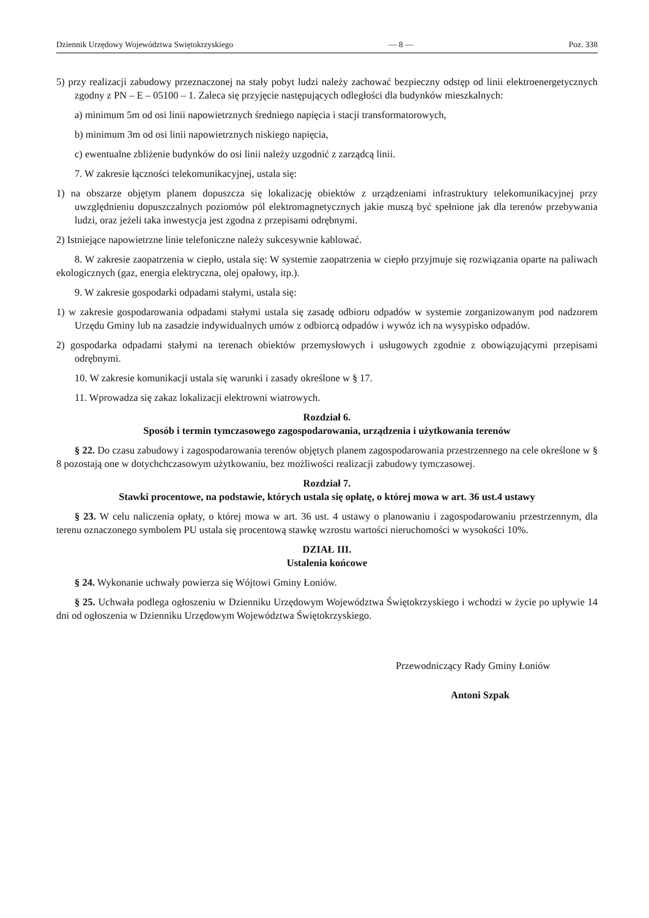Dziennik Urzędowy Województwa Swiętokrzyskiego — 8 — Poz. 338
5) przy realizacji zabudowy przeznaczonej na stały pobyt ludzi należy zachować bezpieczny odstęp od linii elektroenergetycznych zgodny z PN – E – 05100 – 1. Zaleca się przyjęcie następujących odległości dla budynków mieszkalnych:
a) minimum 5m od osi linii napowietrznych średniego napięcia i stacji transformatorowych,
b) minimum 3m od osi linii napowietrznych niskiego napięcia,
c) ewentualne zbliżenie budynków do osi linii należy uzgodnić z zarządcą linii.
7. W zakresie łączności telekomunikacyjnej, ustala się:
1) na obszarze objętym planem dopuszcza się lokalizację obiektów z urządzeniami infrastruktury telekomunikacyjnej przy uwzględnieniu dopuszczalnych poziomów pól elektromagnetycznych jakie muszą być spełnione jak dla terenów przebywania ludzi, oraz jeżeli taka inwestycja jest zgodna z przepisami odrębnymi.
2) Istniejące napowietrzne linie telefoniczne należy sukcesywnie kablować.
8. W zakresie zaopatrzenia w ciepło, ustala się: W systemie zaopatrzenia w ciepło przyjmuje się rozwiązania oparte na paliwach ekologicznych (gaz, energia elektryczna, olej opałowy, itp.).
9. W zakresie gospodarki odpadami stałymi, ustala się:
1) w zakresie gospodarowania odpadami stałymi ustala się zasadę odbioru odpadów w systemie zorganizowanym pod nadzorem Urzędu Gminy lub na zasadzie indywidualnych umów z odbiorcą odpadów i wywóz ich na wysypisko odpadów.
2) gospodarka odpadami stałymi na terenach obiektów przemysłowych i usługowych zgodnie z obowiązującymi przepisami odrębnymi.
10. W zakresie komunikacji ustala się warunki i zasady określone w § 17.
11. Wprowadza się zakaz lokalizacji elektrowni wiatrowych.
Rozdział 6.
Sposób i termin tymczasowego zagospodarowania, urządzenia i użytkowania terenów
§ 22. Do czasu zabudowy i zagospodarowania terenów objętych planem zagospodarowania przestrzennego na cele określone w § 8 pozostają one w dotychchczasowym użytkowaniu, bez możliwości realizacji zabudowy tymczasowej.
Rozdział 7.
Stawki procentowe, na podstawie, których ustala się opłatę, o której mowa w art. 36 ust.4 ustawy
§ 23. W celu naliczenia opłaty, o której mowa w art. 36 ust. 4 ustawy o planowaniu i zagospodarowaniu przestrzennym, dla terenu oznaczonego symbolem PU ustala się procentową stawkę wzrostu wartości nieruchomości w wysokości 10%.
DZIAŁ III.
Ustalenia końcowe
§ 24. Wykonanie uchwały powierza się Wójtowi Gminy Łoniów.
§ 25. Uchwała podlega ogłoszeniu w Dzienniku Urzędowym Województwa Świętokrzyskiego i wchodzi w życie po upływie 14 dni od ogłoszenia w Dzienniku Urzędowym Województwa Świętokrzyskiego.
Przewodniczący Rady Gminy Łoniów
Antoni Szpak